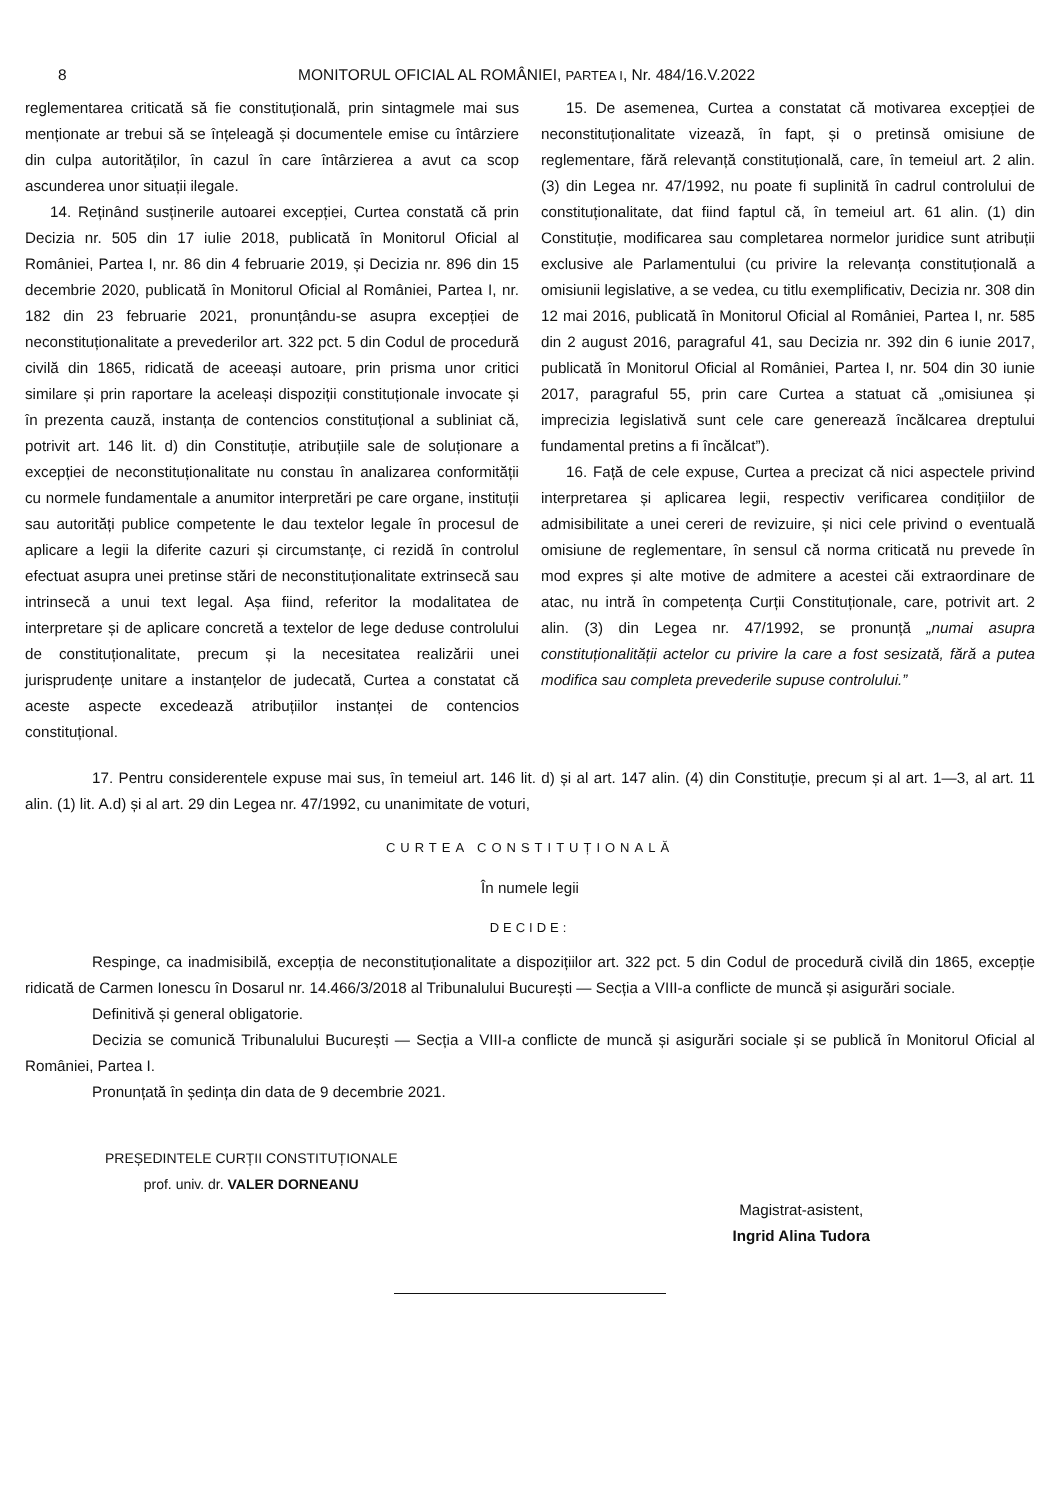8 MONITORUL OFICIAL AL ROMÂNIEI, PARTEA I, Nr. 484/16.V.2022
reglementarea criticată să fie constituțională, prin sintagmele mai sus menționate ar trebui să se înțeleagă și documentele emise cu întârziere din culpa autorităților, în cazul în care întârzierea a avut ca scop ascunderea unor situații ilegale.
14. Reținând susținerile autoarei excepției, Curtea constată că prin Decizia nr. 505 din 17 iulie 2018, publicată în Monitorul Oficial al României, Partea I, nr. 86 din 4 februarie 2019, și Decizia nr. 896 din 15 decembrie 2020, publicată în Monitorul Oficial al României, Partea I, nr. 182 din 23 februarie 2021, pronunțându-se asupra excepției de neconstituționalitate a prevederilor art. 322 pct. 5 din Codul de procedură civilă din 1865, ridicată de aceeași autoare, prin prisma unor critici similare și prin raportare la aceleași dispoziții constituționale invocate și în prezenta cauză, instanța de contencios constituțional a subliniat că, potrivit art. 146 lit. d) din Constituție, atribuțiile sale de soluționare a excepției de neconstituționalitate nu constau în analizarea conformității cu normele fundamentale a anumitor interpretări pe care organe, instituții sau autorități publice competente le dau textelor legale în procesul de aplicare a legii la diferite cazuri și circumstanțe, ci rezidă în controlul efectuat asupra unei pretinse stări de neconstituționalitate extrinsecă sau intrinsecă a unui text legal. Așa fiind, referitor la modalitatea de interpretare și de aplicare concretă a textelor de lege deduse controlului de constituționalitate, precum și la necesitatea realizării unei jurisprudențe unitare a instanțelor de judecată, Curtea a constatat că aceste aspecte excedează atribuțiilor instanței de contencios constituțional.
15. De asemenea, Curtea a constatat că motivarea excepției de neconstituționalitate vizează, în fapt, și o pretinsă omisiune de reglementare, fără relevanță constituțională, care, în temeiul art. 2 alin. (3) din Legea nr. 47/1992, nu poate fi suplinită în cadrul controlului de constituționalitate, dat fiind faptul că, în temeiul art. 61 alin. (1) din Constituție, modificarea sau completarea normelor juridice sunt atribuții exclusive ale Parlamentului (cu privire la relevanța constituțională a omisiunii legislative, a se vedea, cu titlu exemplificativ, Decizia nr. 308 din 12 mai 2016, publicată în Monitorul Oficial al României, Partea I, nr. 585 din 2 august 2016, paragraful 41, sau Decizia nr. 392 din 6 iunie 2017, publicată în Monitorul Oficial al României, Partea I, nr. 504 din 30 iunie 2017, paragraful 55, prin care Curtea a statuat că „omisiunea și imprecizia legislativă sunt cele care generează încălcarea dreptului fundamental pretins a fi încălcat”).
16. Față de cele expuse, Curtea a precizat că nici aspectele privind interpretarea și aplicarea legii, respectiv verificarea condițiilor de admisibilitate a unei cereri de revizuire, și nici cele privind o eventuală omisiune de reglementare, în sensul că norma criticată nu prevede în mod expres și alte motive de admitere a acestei căi extraordinare de atac, nu intră în competența Curții Constituționale, care, potrivit art. 2 alin. (3) din Legea nr. 47/1992, se pronunță „numai asupra constituționalității actelor cu privire la care a fost sesizată, fără a putea modifica sau completa prevederile supuse controlului.”
17. Pentru considerentele expuse mai sus, în temeiul art. 146 lit. d) și al art. 147 alin. (4) din Constituție, precum și al art. 1—3, al art. 11 alin. (1) lit. A.d) și al art. 29 din Legea nr. 47/1992, cu unanimitate de voturi,
CURTEA CONSTITUȚIONALĂ
În numele legii
DECIDE:
Respinge, ca inadmisibilă, excepția de neconstituționalitate a dispozițiilor art. 322 pct. 5 din Codul de procedură civilă din 1865, excepție ridicată de Carmen Ionescu în Dosarul nr. 14.466/3/2018 al Tribunalului București — Secția a VIII-a conflicte de muncă și asigurări sociale.
Definitivă și general obligatorie.
Decizia se comunică Tribunalului București — Secția a VIII-a conflicte de muncă și asigurări sociale și se publică în Monitorul Oficial al României, Partea I.
Pronunțată în ședința din data de 9 decembrie 2021.
PREȘEDINTELE CURȚII CONSTITUȚIONALE
prof. univ. dr. VALER DORNEANU
Magistrat-asistent,
Ingrid Alina Tudora